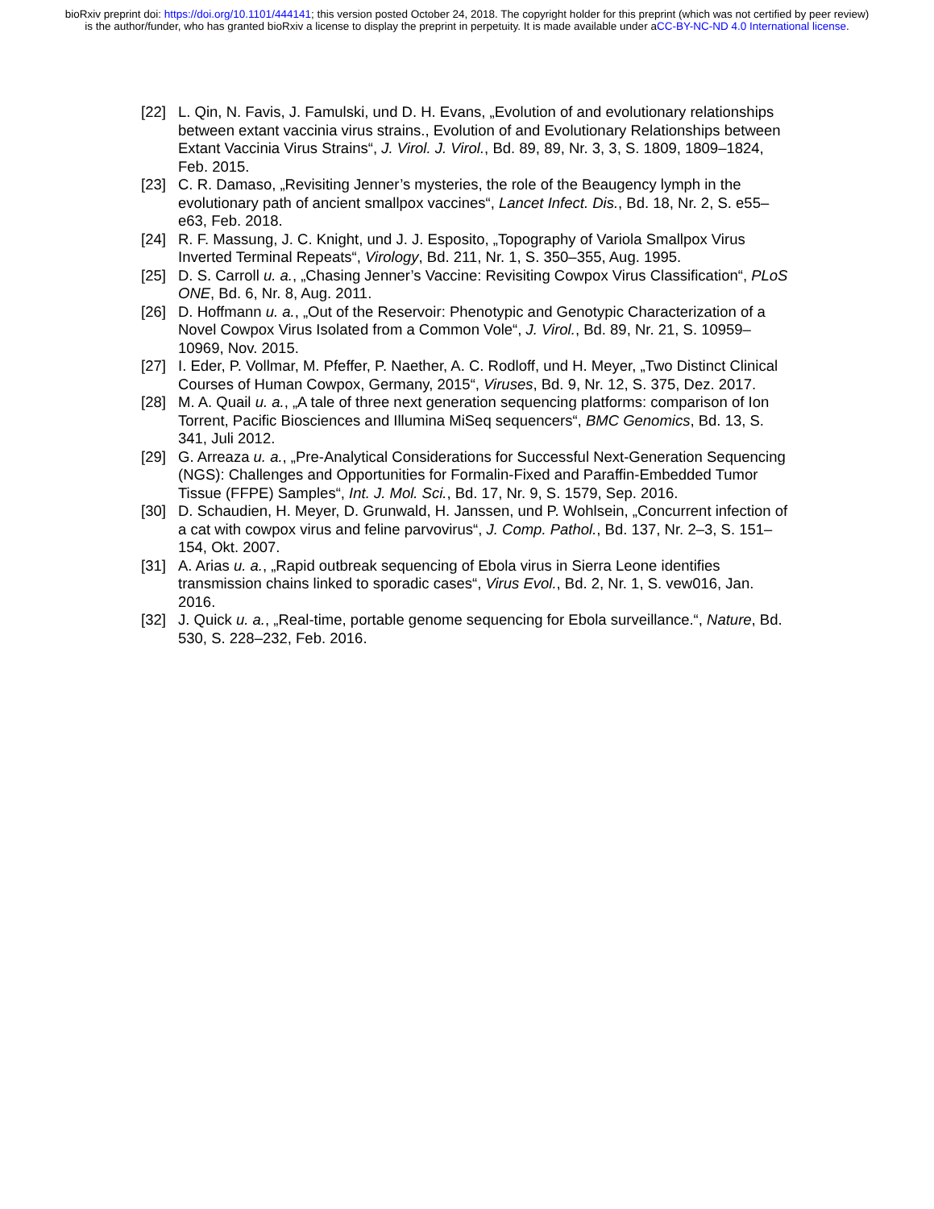bioRxiv preprint doi: https://doi.org/10.1101/444141; this version posted October 24, 2018. The copyright holder for this preprint (which was not certified by peer review) is the author/funder, who has granted bioRxiv a license to display the preprint in perpetuity. It is made available under aCC-BY-NC-ND 4.0 International license.
[22] L. Qin, N. Favis, J. Famulski, und D. H. Evans, „Evolution of and evolutionary relationships between extant vaccinia virus strains., Evolution of and Evolutionary Relationships between Extant Vaccinia Virus Strains“, J. Virol. J. Virol., Bd. 89, 89, Nr. 3, 3, S. 1809, 1809–1824, Feb. 2015.
[23] C. R. Damaso, „Revisiting Jenner’s mysteries, the role of the Beaugency lymph in the evolutionary path of ancient smallpox vaccines“, Lancet Infect. Dis., Bd. 18, Nr. 2, S. e55–e63, Feb. 2018.
[24] R. F. Massung, J. C. Knight, und J. J. Esposito, „Topography of Variola Smallpox Virus Inverted Terminal Repeats“, Virology, Bd. 211, Nr. 1, S. 350–355, Aug. 1995.
[25] D. S. Carroll u. a., „Chasing Jenner’s Vaccine: Revisiting Cowpox Virus Classification“, PLoS ONE, Bd. 6, Nr. 8, Aug. 2011.
[26] D. Hoffmann u. a., „Out of the Reservoir: Phenotypic and Genotypic Characterization of a Novel Cowpox Virus Isolated from a Common Vole“, J. Virol., Bd. 89, Nr. 21, S. 10959–10969, Nov. 2015.
[27] I. Eder, P. Vollmar, M. Pfeffer, P. Naether, A. C. Rodloff, und H. Meyer, „Two Distinct Clinical Courses of Human Cowpox, Germany, 2015“, Viruses, Bd. 9, Nr. 12, S. 375, Dez. 2017.
[28] M. A. Quail u. a., „A tale of three next generation sequencing platforms: comparison of Ion Torrent, Pacific Biosciences and Illumina MiSeq sequencers“, BMC Genomics, Bd. 13, S. 341, Juli 2012.
[29] G. Arreaza u. a., „Pre-Analytical Considerations for Successful Next-Generation Sequencing (NGS): Challenges and Opportunities for Formalin-Fixed and Paraffin-Embedded Tumor Tissue (FFPE) Samples“, Int. J. Mol. Sci., Bd. 17, Nr. 9, S. 1579, Sep. 2016.
[30] D. Schaudien, H. Meyer, D. Grunwald, H. Janssen, und P. Wohlsein, „Concurrent infection of a cat with cowpox virus and feline parvovirus“, J. Comp. Pathol., Bd. 137, Nr. 2–3, S. 151–154, Okt. 2007.
[31] A. Arias u. a., „Rapid outbreak sequencing of Ebola virus in Sierra Leone identifies transmission chains linked to sporadic cases“, Virus Evol., Bd. 2, Nr. 1, S. vew016, Jan. 2016.
[32] J. Quick u. a., „Real-time, portable genome sequencing for Ebola surveillance.“, Nature, Bd. 530, S. 228–232, Feb. 2016.